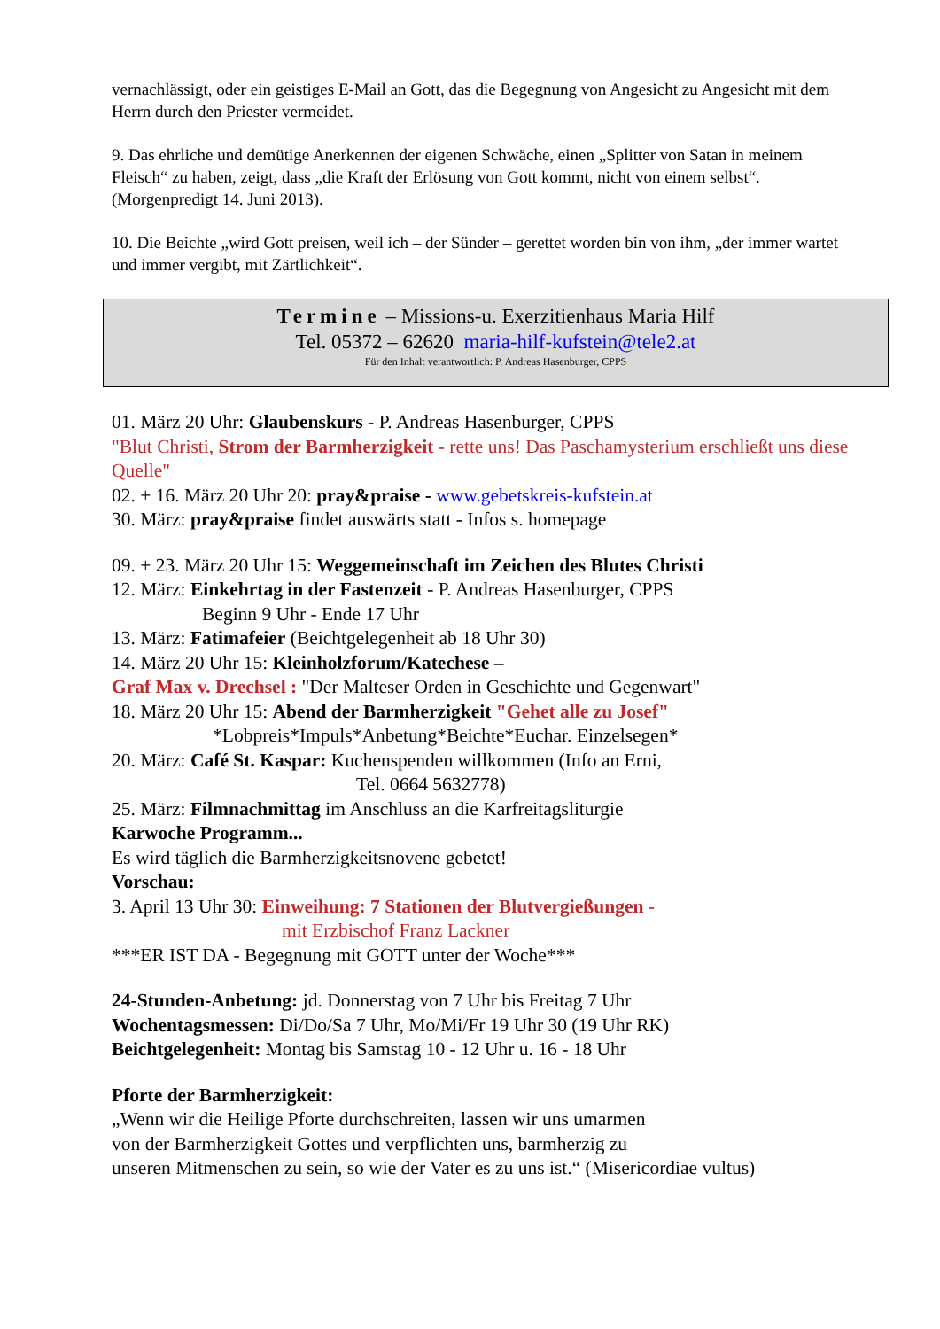vernachlässigt, oder ein geistiges E-Mail an Gott, das die Begegnung von Angesicht zu Angesicht mit dem Herrn durch den Priester vermeidet.
9. Das ehrliche und demütige Anerkennen der eigenen Schwäche, einen „Splitter von Satan in meinem Fleisch“ zu haben, zeigt, dass „die Kraft der Erlösung von Gott kommt, nicht von einem selbst“. (Morgenpredigt 14. Juni 2013).
10. Die Beichte „wird Gott preisen, weil ich – der Sünder – gerettet worden bin von ihm, „der immer wartet und immer vergibt, mit Zärtlichkeit“.
Termine – Missions-u. Exerzitienhaus Maria Hilf
Tel. 05372 – 62620 maria-hilf-kufstein@tele2.at
Für den Inhalt verantwortlich: P. Andreas Hasenburger, CPPS
01. März 20 Uhr: Glaubenskurs - P. Andreas Hasenburger, CPPS
"Blut Christi, Strom der Barmherzigkeit - rette uns! Das Paschamysterium erschließt uns diese Quelle"
02. + 16. März 20 Uhr 20: pray&praise - www.gebetskreis-kufstein.at
30. März: pray&praise findet auswärts statt - Infos s. homepage
09. + 23. März 20 Uhr 15: Weggemeinschaft im Zeichen des Blutes Christi
12. März: Einkehrtag in der Fastenzeit - P. Andreas Hasenburger, CPPS
Beginn 9 Uhr - Ende 17 Uhr
13. März: Fatimafeier (Beichtgelegenheit ab 18 Uhr 30)
14. März 20 Uhr 15: Kleinholzforum/Katechese –
Graf Max v. Drechsel : "Der Malteser Orden in Geschichte und Gegenwart"
18. März 20 Uhr 15: Abend der Barmherzigkeit "Gehet alle zu Josef"
*Lobpreis*Impuls*Anbetung*Beichte*Euchar. Einzelsegen*
20. März: Café St. Kaspar: Kuchenspenden willkommen (Info an Erni,
Tel. 0664 5632778)
25. März: Filmnachmittag im Anschluss an die Karfreitagsliturgie
Karwoche Programm...
Es wird täglich die Barmherzigkeitsnovene gebetet!
Vorschau:
3. April 13 Uhr 30: Einweihung: 7 Stationen der Blutvergießungen -
mit Erzbischof Franz Lackner
***ER IST DA - Begegnung mit GOTT unter der Woche***
24-Stunden-Anbetung: jd. Donnerstag von 7 Uhr bis Freitag 7 Uhr
Wochentagsmessen: Di/Do/Sa 7 Uhr, Mo/Mi/Fr 19 Uhr 30 (19 Uhr RK)
Beichtgelegenheit: Montag bis Samstag 10 - 12 Uhr u. 16 - 18 Uhr
Pforte der Barmherzigkeit:
„Wenn wir die Heilige Pforte durchschreiten, lassen wir uns umarmen
von der Barmherzigkeit Gottes und verpflichten uns, barmherzig zu
unseren Mitmenschen zu sein, so wie der Vater es zu uns ist.“ (Misericordiae vultus)